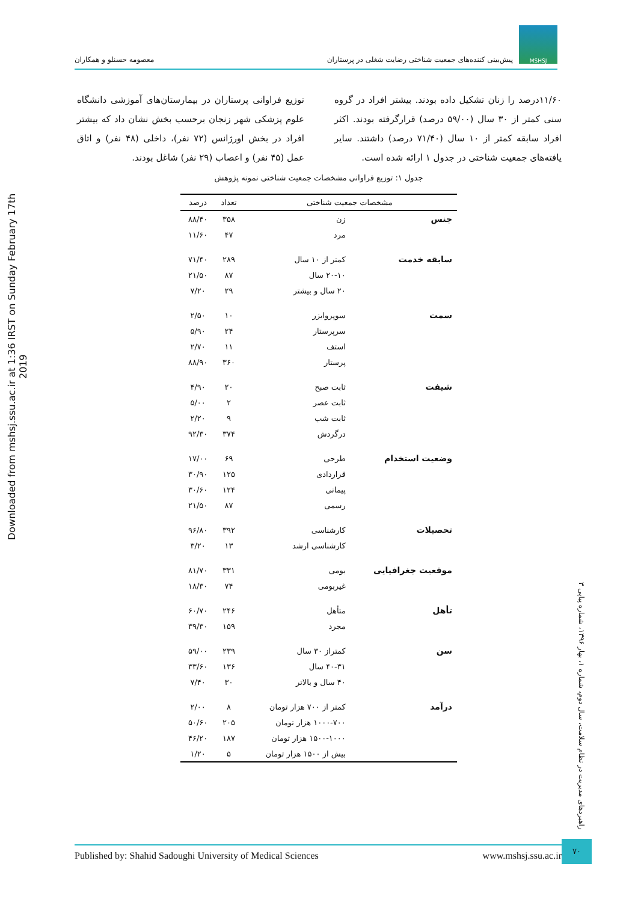MSHSJ
پیش‌بینی کننده‌های جمعیت شناختی رضایت شغلی در پرستاران
معصومه حسنلو و همکاران
۱۱/۶۰درصد را زنان تشکیل داده بودند. بیشتر افراد در گروه سنی کمتر از ۳۰ سال (۵۹/۰۰ درصد) قرارگرفته بودند. اکثر افراد سابقه کمتر از ۱۰ سال (۷۱/۴۰ درصد) داشتند. سایر یافته‌های جمعیت شناختی در جدول ۱ ارائه شده است.
توزیع فراوانی پرستاران در بیمارستان‌های آموزشی دانشگاه علوم پزشکی شهر زنجان برحسب بخش نشان داد که بیشتر افراد در بخش اورژانس (۷۲ نفر)، داخلی (۴۸ نفر) و اتاق عمل (۴۵ نفر) و اعصاب (۲۹ نفر) شاغل بودند.
جدول ۱: توزیع فراوانی مشخصات جمعیت شناختی نمونه پژوهش
| مشخصات جمعیت شناختی | | تعداد | درصد |
| --- | --- | --- | --- |
| جنس | زن | ۳۵۸ | ۸۸/۴۰ |
| | مرد | ۴۷ | ۱۱/۶۰ |
| سابقه خدمت | کمتر از ۱۰ سال | ۲۸۹ | ۷۱/۴۰ |
| | ۲۰-۱۰ سال | ۸۷ | ۲۱/۵۰ |
| | ۲۰ سال و بیشتر | ۲۹ | ۷/۲۰ |
| سمت | سوپروایزر | ۱۰ | ۲/۵۰ |
| | سرپرستار | ۲۴ | ۵/۹۰ |
| | استف | ۱۱ | ۲/۷۰ |
| | پرستار | ۳۶۰ | ۸۸/۹۰ |
| شیفت | ثابت صبح | ۲۰ | ۴/۹۰ |
| | ثابت عصر | ۲ | ۵/۰۰ |
| | ثابت شب | ۹ | ۲/۲۰ |
| | درگردش | ۳۷۴ | ۹۲/۳۰ |
| وضعیت استخدام | طرحی | ۶۹ | ۱۷/۰۰ |
| | قراردادی | ۱۲۵ | ۳۰/۹۰ |
| | پیمانی | ۱۲۴ | ۳۰/۶۰ |
| | رسمی | ۸۷ | ۲۱/۵۰ |
| تحصیلات | کارشناسی | ۳۹۲ | ۹۶/۸۰ |
| | کارشناسی ارشد | ۱۳ | ۳/۲۰ |
| موقعیت جغرافیایی | بومی | ۳۳۱ | ۸۱/۷۰ |
| | غیربومی | ۷۴ | ۱۸/۳۰ |
| تأهل | متأهل | ۲۴۶ | ۶۰/۷۰ |
| | مجرد | ۱۵۹ | ۳۹/۳۰ |
| سن | کمتراز ۳۰ سال | ۲۳۹ | ۵۹/۰۰ |
| | ۴۰-۳۱ سال | ۱۳۶ | ۳۳/۶۰ |
| | ۴۰ سال و بالاتر | ۳۰ | ۷/۴۰ |
| درآمد | کمتر از ۷۰۰ هزار تومان | ۸ | ۲/۰۰ |
| | ۱۰۰۰-۷۰۰ هزار تومان | ۲۰۵ | ۵۰/۶۰ |
| | ۱۵۰۰-۱۰۰۰ هزار تومان | ۱۸۷ | ۴۶/۲۰ |
| | بیش از ۱۵۰۰ هزار تومان | ۵ | ۱/۲۰ |
Downloaded from mshsj.ssu.ac.ir at 1:36 IRST on Sunday February 17th 2019
راهبردهای مدیریت در نظام سلامت، سال دوم، شماره ۱، بهار ۱۳۹۶، شماره پیاپی ۳
Published by: Shahid Sadoughi University of Medical Sciences www.mshsj.ssu.ac.ir
۷۰